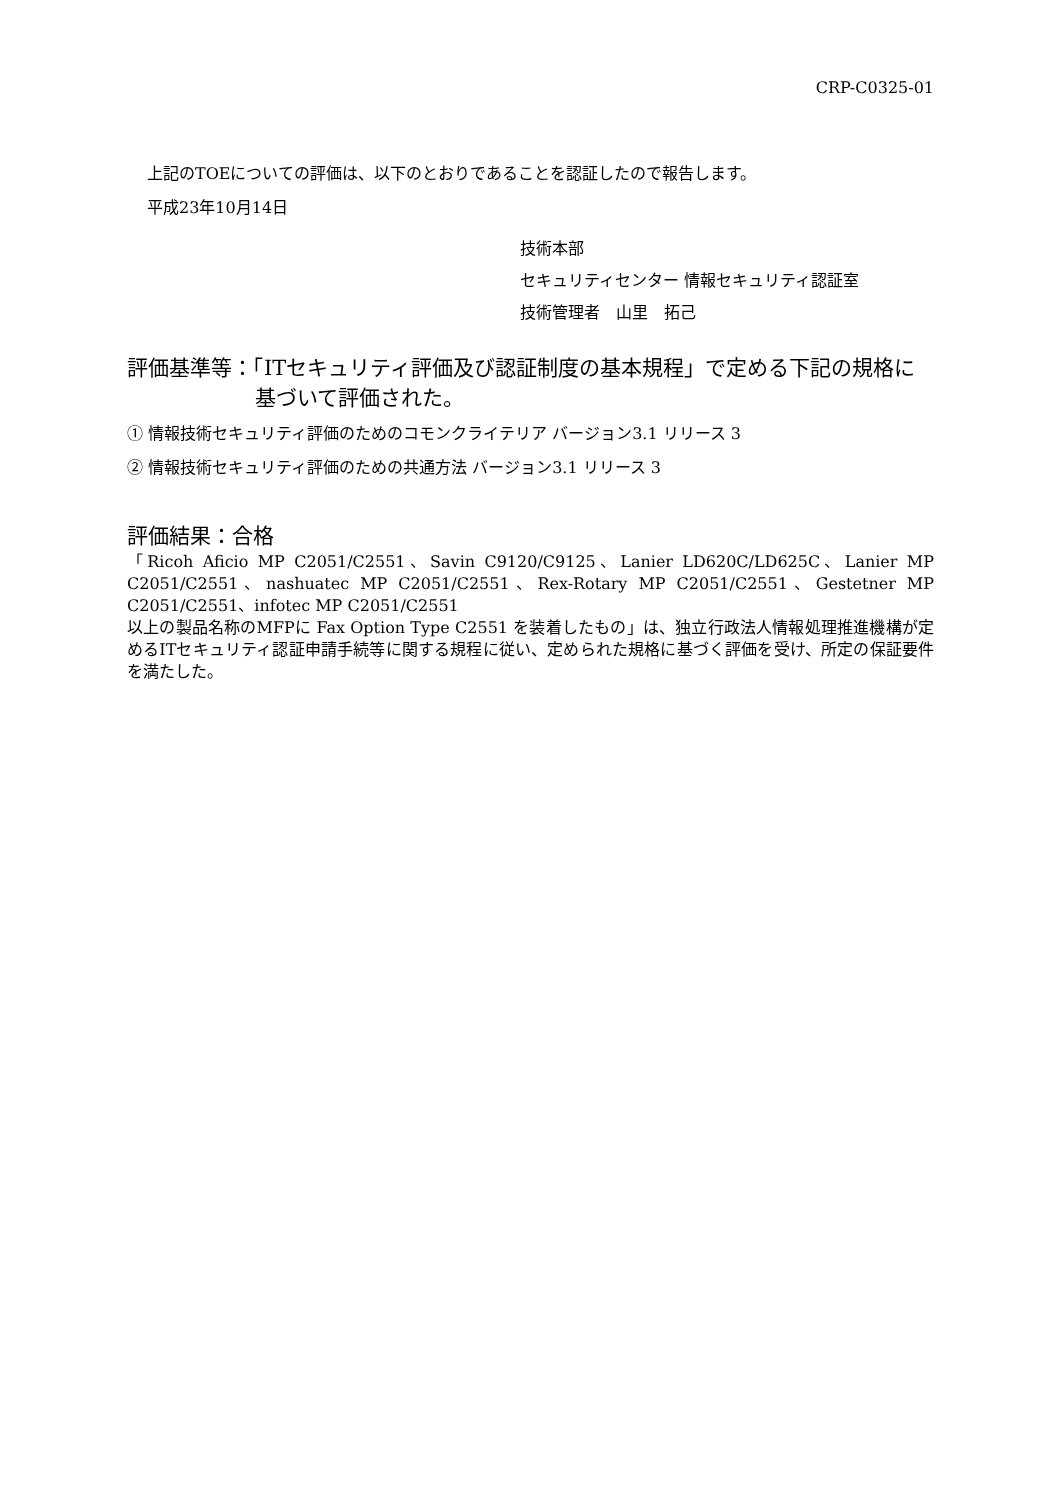CRP-C0325-01
上記のTOEについての評価は、以下のとおりであることを認証したので報告します。
平成23年10月14日
技術本部
セキュリティセンター 情報セキュリティ認証室
技術管理者　山里　拓己
評価基準等：「ITセキュリティ評価及び認証制度の基本規程」で定める下記の規格に
基づいて評価された。
① 情報技術セキュリティ評価のためのコモンクライテリア バージョン3.1 リリース 3
② 情報技術セキュリティ評価のための共通方法 バージョン3.1 リリース 3
評価結果：合格
「Ricoh Aficio MP C2051/C2551、Savin C9120/C9125、Lanier LD620C/LD625C、Lanier MP C2051/C2551、nashuatec MP C2051/C2551、Rex-Rotary MP C2051/C2551、Gestetner MP C2051/C2551、infotec MP C2051/C2551
以上の製品名称のMFPに Fax Option Type C2551 を装着したもの」は、独立行政法人情報処理推進機構が定めるITセキュリティ認証申請手続等に関する規程に従い、定められた規格に基づく評価を受け、所定の保証要件を満たした。